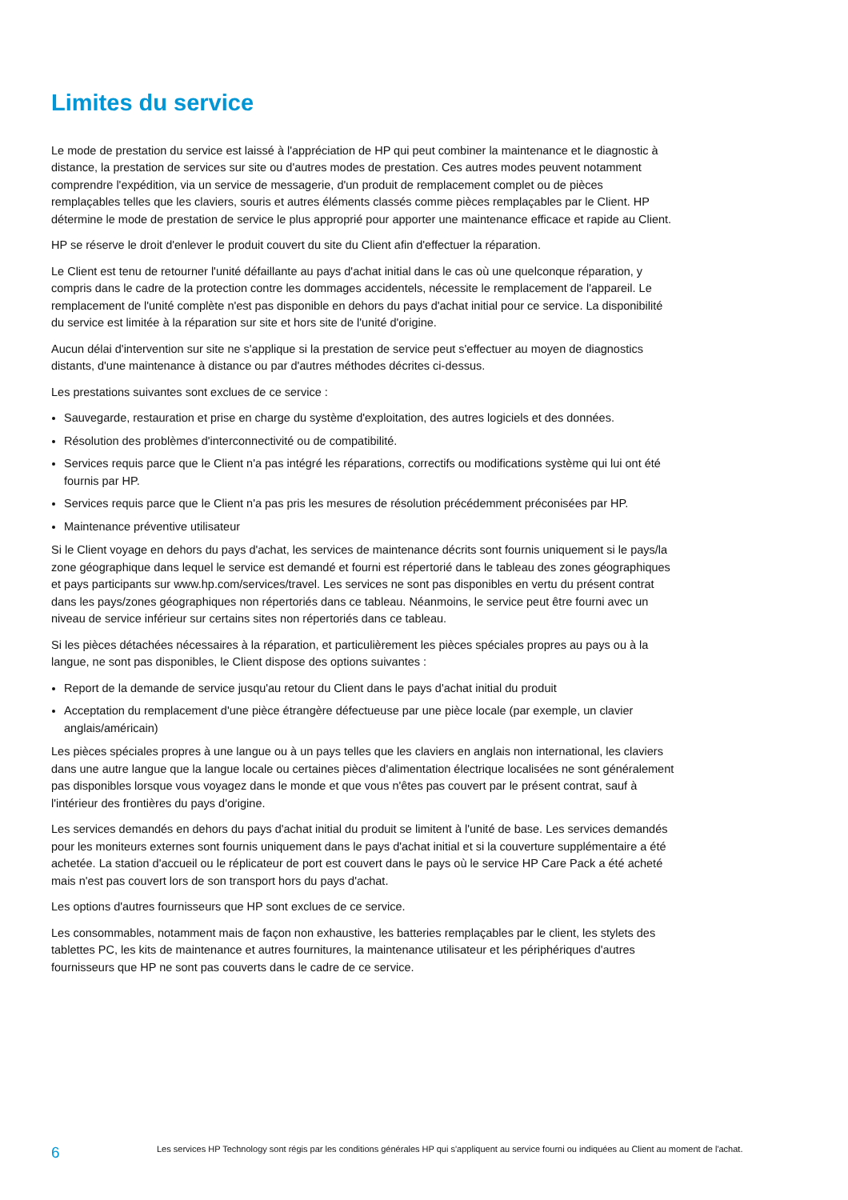Limites du service
Le mode de prestation du service est laissé à l'appréciation de HP qui peut combiner la maintenance et le diagnostic à distance, la prestation de services sur site ou d'autres modes de prestation. Ces autres modes peuvent notamment comprendre l'expédition, via un service de messagerie, d'un produit de remplacement complet ou de pièces remplaçables telles que les claviers, souris et autres éléments classés comme pièces remplaçables par le Client. HP détermine le mode de prestation de service le plus approprié pour apporter une maintenance efficace et rapide au Client.
HP se réserve le droit d'enlever le produit couvert du site du Client afin d'effectuer la réparation.
Le Client est tenu de retourner l'unité défaillante au pays d'achat initial dans le cas où une quelconque réparation, y compris dans le cadre de la protection contre les dommages accidentels, nécessite le remplacement de l'appareil. Le remplacement de l'unité complète n'est pas disponible en dehors du pays d'achat initial pour ce service. La disponibilité du service est limitée à la réparation sur site et hors site de l'unité d'origine.
Aucun délai d'intervention sur site ne s'applique si la prestation de service peut s'effectuer au moyen de diagnostics distants, d'une maintenance à distance ou par d'autres méthodes décrites ci-dessus.
Les prestations suivantes sont exclues de ce service :
Sauvegarde, restauration et prise en charge du système d'exploitation, des autres logiciels et des données.
Résolution des problèmes d'interconnectivité ou de compatibilité.
Services requis parce que le Client n'a pas intégré les réparations, correctifs ou modifications système qui lui ont été fournis par HP.
Services requis parce que le Client n'a pas pris les mesures de résolution précédemment préconisées par HP.
Maintenance préventive utilisateur
Si le Client voyage en dehors du pays d'achat, les services de maintenance décrits sont fournis uniquement si le pays/la zone géographique dans lequel le service est demandé et fourni est répertorié dans le tableau des zones géographiques et pays participants sur www.hp.com/services/travel. Les services ne sont pas disponibles en vertu du présent contrat dans les pays/zones géographiques non répertoriés dans ce tableau. Néanmoins, le service peut être fourni avec un niveau de service inférieur sur certains sites non répertoriés dans ce tableau.
Si les pièces détachées nécessaires à la réparation, et particulièrement les pièces spéciales propres au pays ou à la langue, ne sont pas disponibles, le Client dispose des options suivantes :
Report de la demande de service jusqu'au retour du Client dans le pays d'achat initial du produit
Acceptation du remplacement d'une pièce étrangère défectueuse par une pièce locale (par exemple, un clavier anglais/américain)
Les pièces spéciales propres à une langue ou à un pays telles que les claviers en anglais non international, les claviers dans une autre langue que la langue locale ou certaines pièces d'alimentation électrique localisées ne sont généralement pas disponibles lorsque vous voyagez dans le monde et que vous n'êtes pas couvert par le présent contrat, sauf à l'intérieur des frontières du pays d'origine.
Les services demandés en dehors du pays d'achat initial du produit se limitent à l'unité de base. Les services demandés pour les moniteurs externes sont fournis uniquement dans le pays d'achat initial et si la couverture supplémentaire a été achetée. La station d'accueil ou le réplicateur de port est couvert dans le pays où le service HP Care Pack a été acheté mais n'est pas couvert lors de son transport hors du pays d'achat.
Les options d'autres fournisseurs que HP sont exclues de ce service.
Les consommables, notamment mais de façon non exhaustive, les batteries remplaçables par le client, les stylets des tablettes PC, les kits de maintenance et autres fournitures, la maintenance utilisateur et les périphériques d'autres fournisseurs que HP ne sont pas couverts dans le cadre de ce service.
6 Les services HP Technology sont régis par les conditions générales HP qui s'appliquent au service fourni ou indiquées au Client au moment de l'achat.